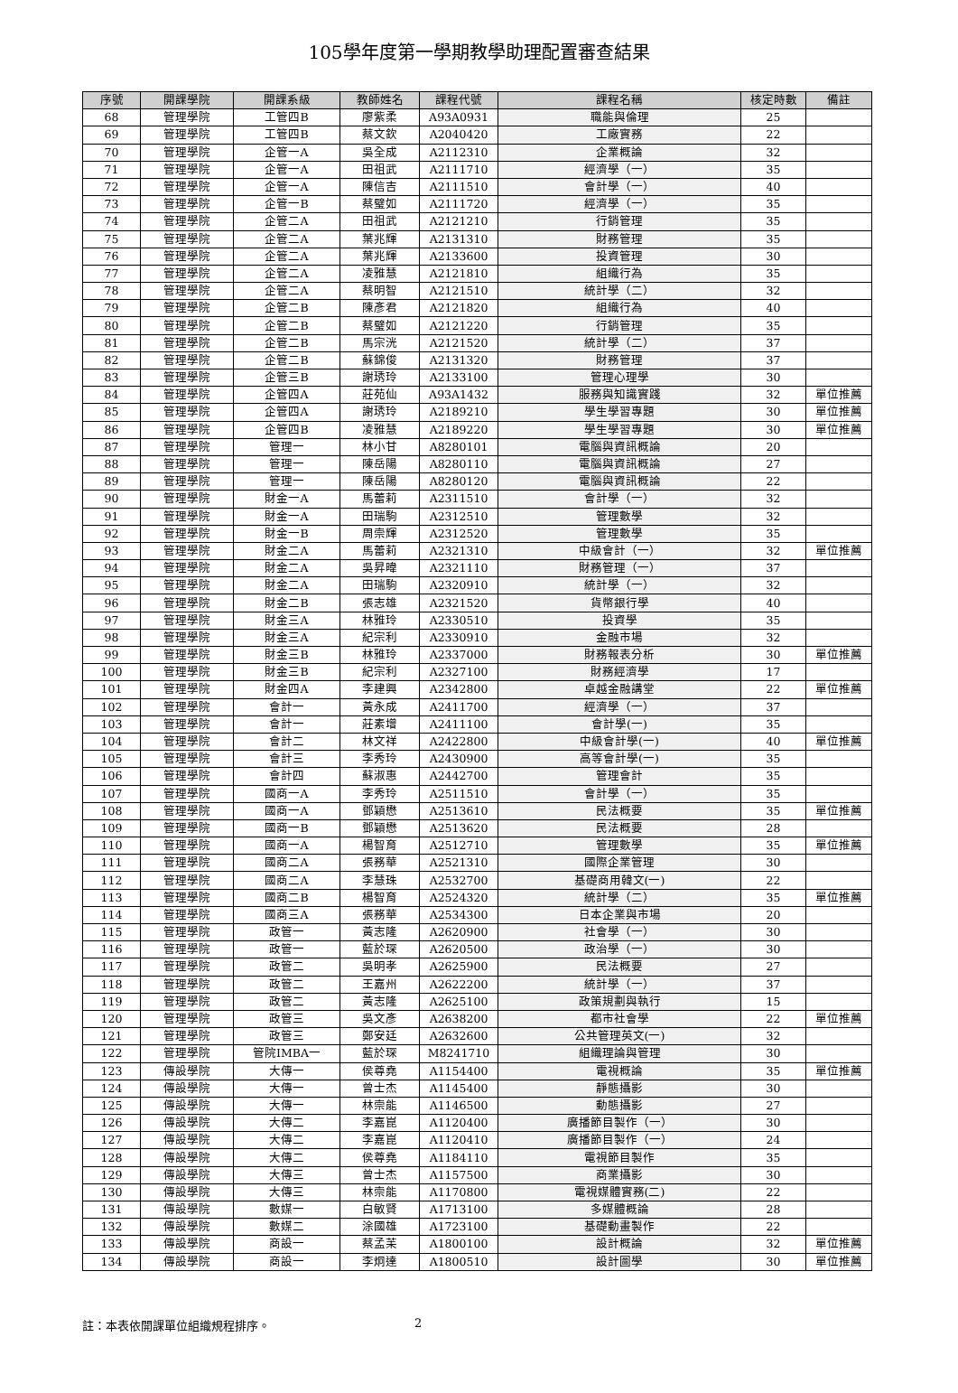105學年度第一學期教學助理配置審查結果
| 序號 | 開課學院 | 開課系級 | 教師姓名 | 課程代號 | 課程名稱 | 核定時數 | 備註 |
| --- | --- | --- | --- | --- | --- | --- | --- |
| 68 | 管理學院 | 工管四B | 廖紫柔 | A93A0931 | 職能與倫理 | 25 | |
| 69 | 管理學院 | 工管四B | 蔡文欽 | A2040420 | 工廠實務 | 22 | |
| 70 | 管理學院 | 企管一A | 吳全成 | A2112310 | 企業概論 | 32 | |
| 71 | 管理學院 | 企管一A | 田祖武 | A2111710 | 經濟學（一） | 35 | |
| 72 | 管理學院 | 企管一A | 陳信吉 | A2111510 | 會計學（一） | 40 | |
| 73 | 管理學院 | 企管一B | 蔡璧如 | A2111720 | 經濟學（一） | 35 | |
| 74 | 管理學院 | 企管二A | 田祖武 | A2121210 | 行銷管理 | 35 | |
| 75 | 管理學院 | 企管二A | 葉兆輝 | A2131310 | 財務管理 | 35 | |
| 76 | 管理學院 | 企管二A | 葉兆輝 | A2133600 | 投資管理 | 30 | |
| 77 | 管理學院 | 企管二A | 凌雅慧 | A2121810 | 組織行為 | 35 | |
| 78 | 管理學院 | 企管二A | 蔡明智 | A2121510 | 統計學（二） | 32 | |
| 79 | 管理學院 | 企管二B | 陳彥君 | A2121820 | 組織行為 | 40 | |
| 80 | 管理學院 | 企管二B | 蔡璧如 | A2121220 | 行銷管理 | 35 | |
| 81 | 管理學院 | 企管二B | 馬宗洸 | A2121520 | 統計學（二） | 37 | |
| 82 | 管理學院 | 企管二B | 蘇錦俊 | A2131320 | 財務管理 | 37 | |
| 83 | 管理學院 | 企管三B | 謝琇玲 | A2133100 | 管理心理學 | 30 | |
| 84 | 管理學院 | 企管四A | 莊苑仙 | A93A1432 | 服務與知識實踐 | 32 | 單位推薦 |
| 85 | 管理學院 | 企管四A | 謝琇玲 | A2189210 | 學生學習專題 | 30 | 單位推薦 |
| 86 | 管理學院 | 企管四B | 凌雅慧 | A2189220 | 學生學習專題 | 30 | 單位推薦 |
| 87 | 管理學院 | 管理一 | 林小甘 | A8280101 | 電腦與資訊概論 | 20 | |
| 88 | 管理學院 | 管理一 | 陳岳陽 | A8280110 | 電腦與資訊概論 | 27 | |
| 89 | 管理學院 | 管理一 | 陳岳陽 | A8280120 | 電腦與資訊概論 | 22 | |
| 90 | 管理學院 | 財金一A | 馬蕾莉 | A2311510 | 會計學（一） | 32 | |
| 91 | 管理學院 | 財金一A | 田瑞駒 | A2312510 | 管理數學 | 32 | |
| 92 | 管理學院 | 財金一B | 周崇輝 | A2312520 | 管理數學 | 35 | |
| 93 | 管理學院 | 財金二A | 馬蕾莉 | A2321310 | 中級會計（一） | 32 | 單位推薦 |
| 94 | 管理學院 | 財金二A | 吳昇暐 | A2321110 | 財務管理（一） | 37 | |
| 95 | 管理學院 | 財金二A | 田瑞駒 | A2320910 | 統計學（一） | 32 | |
| 96 | 管理學院 | 財金二B | 張志雄 | A2321520 | 貨幣銀行學 | 40 | |
| 97 | 管理學院 | 財金三A | 林雅玲 | A2330510 | 投資學 | 35 | |
| 98 | 管理學院 | 財金三A | 紀宗利 | A2330910 | 金融市場 | 32 | |
| 99 | 管理學院 | 財金三B | 林雅玲 | A2337000 | 財務報表分析 | 30 | 單位推薦 |
| 100 | 管理學院 | 財金三B | 紀宗利 | A2327100 | 財務經濟學 | 17 | |
| 101 | 管理學院 | 財金四A | 李建興 | A2342800 | 卓越金融講堂 | 22 | 單位推薦 |
| 102 | 管理學院 | 會計一 | 黃永成 | A2411700 | 經濟學（一） | 37 | |
| 103 | 管理學院 | 會計一 | 莊素增 | A2411100 | 會計學(一) | 35 | |
| 104 | 管理學院 | 會計二 | 林文祥 | A2422800 | 中級會計學(一) | 40 | 單位推薦 |
| 105 | 管理學院 | 會計三 | 李秀玲 | A2430900 | 高等會計學(一) | 35 | |
| 106 | 管理學院 | 會計四 | 蘇淑惠 | A2442700 | 管理會計 | 35 | |
| 107 | 管理學院 | 國商一A | 李秀玲 | A2511510 | 會計學（一） | 35 | |
| 108 | 管理學院 | 國商一A | 鄧穎懋 | A2513610 | 民法概要 | 35 | 單位推薦 |
| 109 | 管理學院 | 國商一B | 鄧穎懋 | A2513620 | 民法概要 | 28 | |
| 110 | 管理學院 | 國商一A | 楊智育 | A2512710 | 管理數學 | 35 | 單位推薦 |
| 111 | 管理學院 | 國商二A | 張務華 | A2521310 | 國際企業管理 | 30 | |
| 112 | 管理學院 | 國商二A | 李慧珠 | A2532700 | 基礎商用韓文(一) | 22 | |
| 113 | 管理學院 | 國商二B | 楊智育 | A2524320 | 統計學（二） | 35 | 單位推薦 |
| 114 | 管理學院 | 國商三A | 張務華 | A2534300 | 日本企業與市場 | 20 | |
| 115 | 管理學院 | 政管一 | 黃志隆 | A2620900 | 社會學（一） | 30 | |
| 116 | 管理學院 | 政管一 | 藍於琛 | A2620500 | 政治學（一） | 30 | |
| 117 | 管理學院 | 政管二 | 吳明孝 | A2625900 | 民法概要 | 27 | |
| 118 | 管理學院 | 政管二 | 王嘉州 | A2622200 | 統計學（一） | 37 | |
| 119 | 管理學院 | 政管二 | 黃志隆 | A2625100 | 政策規劃與執行 | 15 | |
| 120 | 管理學院 | 政管三 | 吳文彥 | A2638200 | 都市社會學 | 22 | 單位推薦 |
| 121 | 管理學院 | 政管三 | 鄭安廷 | A2632600 | 公共管理英文(一) | 32 | |
| 122 | 管理學院 | 管院IMBA一 | 藍於琛 | M8241710 | 組織理論與管理 | 30 | |
| 123 | 傳設學院 | 大傳一 | 侯尊堯 | A1154400 | 電視概論 | 35 | 單位推薦 |
| 124 | 傳設學院 | 大傳一 | 曾士杰 | A1145400 | 靜態攝影 | 30 | |
| 125 | 傳設學院 | 大傳一 | 林崇能 | A1146500 | 動態攝影 | 27 | |
| 126 | 傳設學院 | 大傳二 | 李嘉崑 | A1120400 | 廣播節目製作（一） | 30 | |
| 127 | 傳設學院 | 大傳二 | 李嘉崑 | A1120410 | 廣播節目製作（一） | 24 | |
| 128 | 傳設學院 | 大傳二 | 侯尊堯 | A1184110 | 電視節目製作 | 35 | |
| 129 | 傳設學院 | 大傳三 | 曾士杰 | A1157500 | 商業攝影 | 30 | |
| 130 | 傳設學院 | 大傳三 | 林崇能 | A1170800 | 電視媒體實務(二) | 22 | |
| 131 | 傳設學院 | 數媒一 | 白敏賢 | A1713100 | 多媒體概論 | 28 | |
| 132 | 傳設學院 | 數媒二 | 涂國雄 | A1723100 | 基礎動畫製作 | 22 | |
| 133 | 傳設學院 | 商設一 | 蔡孟苿 | A1800100 | 設計概論 | 32 | 單位推薦 |
| 134 | 傳設學院 | 商設一 | 李炯達 | A1800510 | 設計圖學 | 30 | 單位推薦 |
註：本表依開課單位組織規程排序。 2